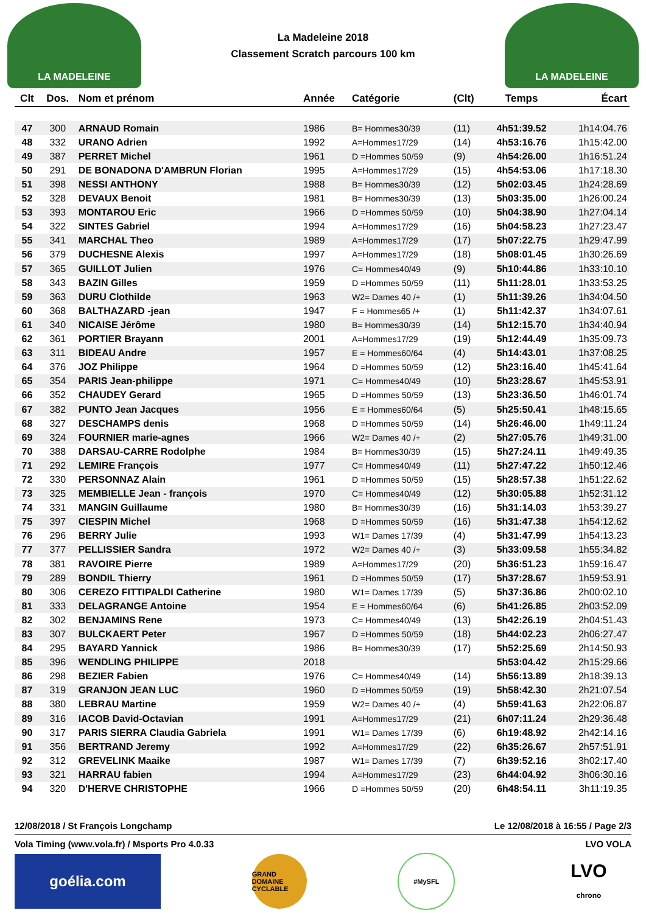LA MADELEINE
La Madeleine 2018
Classement Scratch parcours 100 km
LA MADELEINE
| Clt | Dos. | Nom et prénom | Année | Catégorie | (Clt) | Temps | Écart |
| --- | --- | --- | --- | --- | --- | --- | --- |
| 47 | 300 | ARNAUD Romain | 1986 | B= Hommes30/39 | (11) | 4h51:39.52 | 1h14:04.76 |
| 48 | 332 | URANO Adrien | 1992 | A=Hommes17/29 | (14) | 4h53:16.76 | 1h15:42.00 |
| 49 | 387 | PERRET Michel | 1961 | D =Hommes 50/59 | (9) | 4h54:26.00 | 1h16:51.24 |
| 50 | 291 | DE BONADONA D'AMBRUN Florian | 1995 | A=Hommes17/29 | (15) | 4h54:53.06 | 1h17:18.30 |
| 51 | 398 | NESSI ANTHONY | 1988 | B= Hommes30/39 | (12) | 5h02:03.45 | 1h24:28.69 |
| 52 | 328 | DEVAUX Benoit | 1981 | B= Hommes30/39 | (13) | 5h03:35.00 | 1h26:00.24 |
| 53 | 393 | MONTAROU Eric | 1966 | D =Hommes 50/59 | (10) | 5h04:38.90 | 1h27:04.14 |
| 54 | 322 | SINTES Gabriel | 1994 | A=Hommes17/29 | (16) | 5h04:58.23 | 1h27:23.47 |
| 55 | 341 | MARCHAL Theo | 1989 | A=Hommes17/29 | (17) | 5h07:22.75 | 1h29:47.99 |
| 56 | 379 | DUCHESNE Alexis | 1997 | A=Hommes17/29 | (18) | 5h08:01.45 | 1h30:26.69 |
| 57 | 365 | GUILLOT Julien | 1976 | C= Hommes40/49 | (9) | 5h10:44.86 | 1h33:10.10 |
| 58 | 343 | BAZIN Gilles | 1959 | D =Hommes 50/59 | (11) | 5h11:28.01 | 1h33:53.25 |
| 59 | 363 | DURU Clothilde | 1963 | W2= Dames 40 /+ | (1) | 5h11:39.26 | 1h34:04.50 |
| 60 | 368 | BALTHAZARD -jean | 1947 | F = Hommes65 /+ | (1) | 5h11:42.37 | 1h34:07.61 |
| 61 | 340 | NICAISE Jérôme | 1980 | B= Hommes30/39 | (14) | 5h12:15.70 | 1h34:40.94 |
| 62 | 361 | PORTIER Brayann | 2001 | A=Hommes17/29 | (19) | 5h12:44.49 | 1h35:09.73 |
| 63 | 311 | BIDEAU Andre | 1957 | E = Hommes60/64 | (4) | 5h14:43.01 | 1h37:08.25 |
| 64 | 376 | JOZ Philippe | 1964 | D =Hommes 50/59 | (12) | 5h23:16.40 | 1h45:41.64 |
| 65 | 354 | PARIS Jean-philippe | 1971 | C= Hommes40/49 | (10) | 5h23:28.67 | 1h45:53.91 |
| 66 | 352 | CHAUDEY Gerard | 1965 | D =Hommes 50/59 | (13) | 5h23:36.50 | 1h46:01.74 |
| 67 | 382 | PUNTO Jean Jacques | 1956 | E = Hommes60/64 | (5) | 5h25:50.41 | 1h48:15.65 |
| 68 | 327 | DESCHAMPS denis | 1968 | D =Hommes 50/59 | (14) | 5h26:46.00 | 1h49:11.24 |
| 69 | 324 | FOURNIER marie-agnes | 1966 | W2= Dames 40 /+ | (2) | 5h27:05.76 | 1h49:31.00 |
| 70 | 388 | DARSAU-CARRE Rodolphe | 1984 | B= Hommes30/39 | (15) | 5h27:24.11 | 1h49:49.35 |
| 71 | 292 | LEMIRE François | 1977 | C= Hommes40/49 | (11) | 5h27:47.22 | 1h50:12.46 |
| 72 | 330 | PERSONNAZ Alain | 1961 | D =Hommes 50/59 | (15) | 5h28:57.38 | 1h51:22.62 |
| 73 | 325 | MEMBIELLE Jean - françois | 1970 | C= Hommes40/49 | (12) | 5h30:05.88 | 1h52:31.12 |
| 74 | 331 | MANGIN Guillaume | 1980 | B= Hommes30/39 | (16) | 5h31:14.03 | 1h53:39.27 |
| 75 | 397 | CIESPIN Michel | 1968 | D =Hommes 50/59 | (16) | 5h31:47.38 | 1h54:12.62 |
| 76 | 296 | BERRY Julie | 1993 | W1= Dames 17/39 | (4) | 5h31:47.99 | 1h54:13.23 |
| 77 | 377 | PELLISSIER Sandra | 1972 | W2= Dames 40 /+ | (3) | 5h33:09.58 | 1h55:34.82 |
| 78 | 381 | RAVOIRE Pierre | 1989 | A=Hommes17/29 | (20) | 5h36:51.23 | 1h59:16.47 |
| 79 | 289 | BONDIL Thierry | 1961 | D =Hommes 50/59 | (17) | 5h37:28.67 | 1h59:53.91 |
| 80 | 306 | CEREZO FITTIPALDI Catherine | 1980 | W1= Dames 17/39 | (5) | 5h37:36.86 | 2h00:02.10 |
| 81 | 333 | DELAGRANGE Antoine | 1954 | E = Hommes60/64 | (6) | 5h41:26.85 | 2h03:52.09 |
| 82 | 302 | BENJAMINS Rene | 1973 | C= Hommes40/49 | (13) | 5h42:26.19 | 2h04:51.43 |
| 83 | 307 | BULCKAERT Peter | 1967 | D =Hommes 50/59 | (18) | 5h44:02.23 | 2h06:27.47 |
| 84 | 295 | BAYARD Yannick | 1986 | B= Hommes30/39 | (17) | 5h52:25.69 | 2h14:50.93 |
| 85 | 396 | WENDLING PHILIPPE | 2018 | | | 5h53:04.42 | 2h15:29.66 |
| 86 | 298 | BEZIER Fabien | 1976 | C= Hommes40/49 | (14) | 5h56:13.89 | 2h18:39.13 |
| 87 | 319 | GRANJON JEAN LUC | 1960 | D =Hommes 50/59 | (19) | 5h58:42.30 | 2h21:07.54 |
| 88 | 380 | LEBRAU Martine | 1959 | W2= Dames 40 /+ | (4) | 5h59:41.63 | 2h22:06.87 |
| 89 | 316 | IACOB David-Octavian | 1991 | A=Hommes17/29 | (21) | 6h07:11.24 | 2h29:36.48 |
| 90 | 317 | PARIS SIERRA Claudia Gabriela | 1991 | W1= Dames 17/39 | (6) | 6h19:48.92 | 2h42:14.16 |
| 91 | 356 | BERTRAND Jeremy | 1992 | A=Hommes17/29 | (22) | 6h35:26.67 | 2h57:51.91 |
| 92 | 312 | GREVELINK Maaike | 1987 | W1= Dames 17/39 | (7) | 6h39:52.16 | 3h02:17.40 |
| 93 | 321 | HARRAU fabien | 1994 | A=Hommes17/29 | (23) | 6h44:04.92 | 3h06:30.16 |
| 94 | 320 | D'HERVE CHRISTOPHE | 1966 | D =Hommes 50/59 | (20) | 6h48:54.11 | 3h11:19.35 |
12/08/2018 / St François Longchamp Le 12/08/2018 à 16:55 / Page 2/3
Vola Timing (www.vola.fr) / Msports Pro 4.0.33 LVO VOLA
goélia.com
GRAND DOMAINE CYCLABLE
#MySFL
LVO
chrono